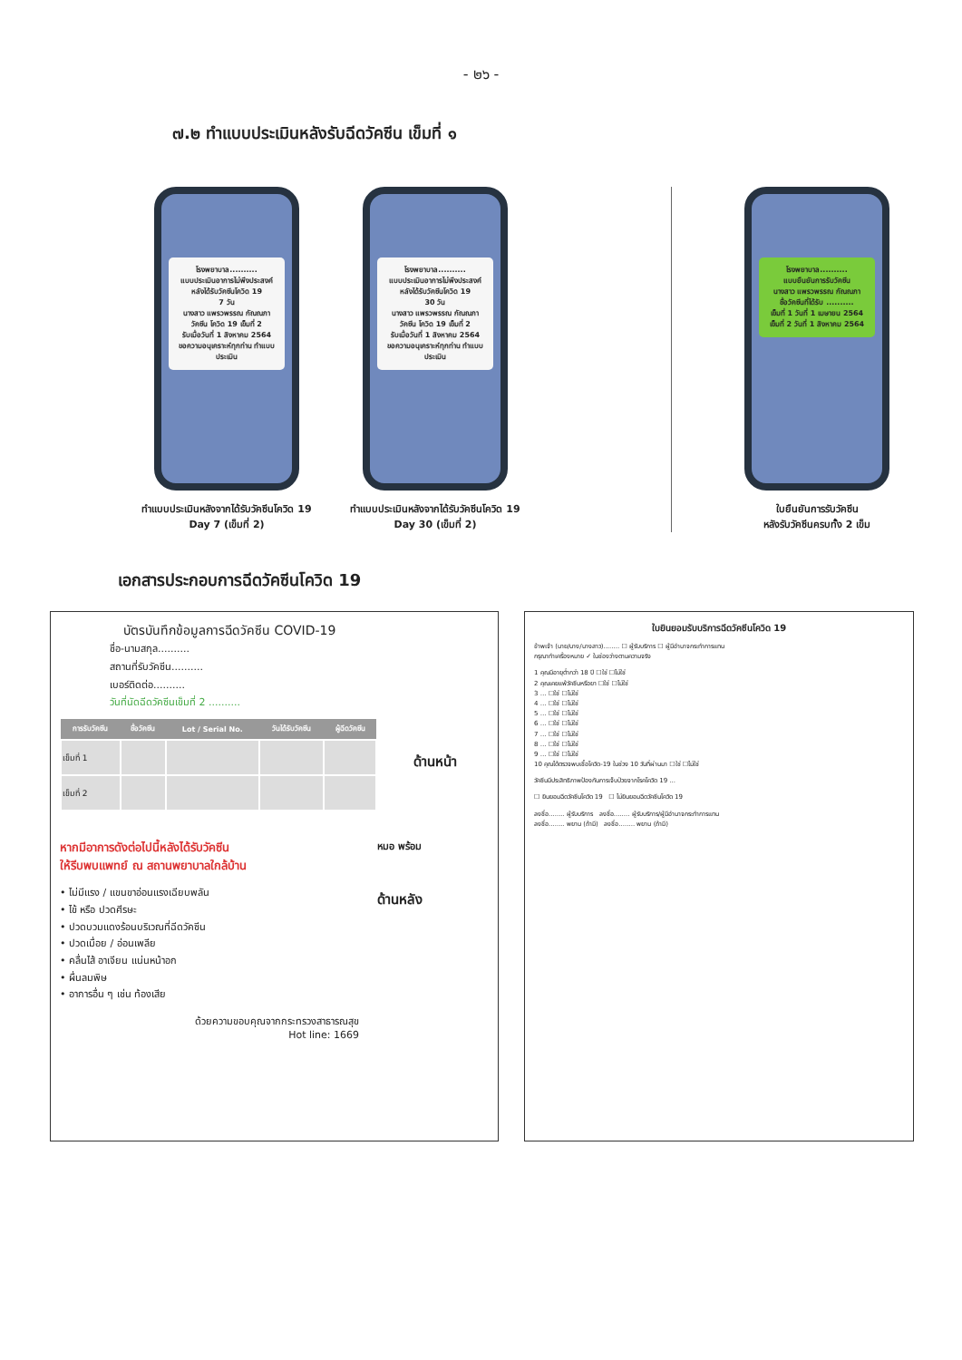- ๒๖ -
๗.๒ ทำแบบประเมินหลังรับฉีดวัคซีน เข็มที่ ๑
โรงพยาบาล..........
แบบประเมินอาการไม่พึงประสงค์ หลังได้รับวัคซีนโควิด 19
7 วัน
นางสาว แพรวพรรณ กัณณภา
วัคซีน โควิด 19 เข็มที่ 2
รับเมื่อวันที่ 1 สิงหาคม 2564
ขอความอนุเคราะห์ทุกท่าน ทำแบบประเมิน
ทำแบบประเมินหลังจากได้รับวัคซีนโควิด 19
Day 7 (เข็มที่ 2)
โรงพยาบาล..........
แบบประเมินอาการไม่พึงประสงค์ หลังได้รับวัคซีนโควิด 19
30 วัน
นางสาว แพรวพรรณ กัณณภา
วัคซีน โควิด 19 เข็มที่ 2
รับเมื่อวันที่ 1 สิงหาคม 2564
ขอความอนุเคราะห์ทุกท่าน ทำแบบประเมิน
ทำแบบประเมินหลังจากได้รับวัคซีนโควิด 19
Day 30 (เข็มที่ 2)
โรงพยาบาล..........
แบบยืนยันการรับวัคซีน
นางสาว แพรวพรรณ กัณณภา
ชื่อวัคซีนที่ได้รับ ..........
เข็มที่ 1 วันที่ 1 เมษายน 2564
เข็มที่ 2 วันที่ 1 สิงหาคม 2564
ใบยืนยันการรับวัคซีน
หลังรับวัคซีนครบทั้ง 2 เข็ม
เอกสารประกอบการฉีดวัคซีนโควิด 19
บัตรบันทึกข้อมูลการฉีดวัคซีน COVID-19
ชื่อ-นามสกุล..........
สถานที่รับวัคซีน..........
เบอร์ติดต่อ..........
วันที่นัดฉีดวัคซีนเข็มที่ 2 ..........
| การรับวัคซีน | ชื่อวัคซีน | Lot / Serial No. | วันได้รับวัคซีน | ผู้ฉีดวัคซีน |
| --- | --- | --- | --- | --- |
| เข็มที่ 1 | | | | |
| เข็มที่ 2 | | | | |
ด้านหน้า
หากมีอาการดังต่อไปนี้หลังได้รับวัคซีน
ให้รีบพบแพทย์ ณ สถานพยาบาลใกล้บ้าน
• ไม่มีแรง / แขนขาอ่อนแรงเฉียบพลัน
• ไข้ หรือ ปวดศีรษะ
• ปวดบวมแดงร้อนบริเวณที่ฉีดวัคซีน
• ปวดเมื่อย / อ่อนเพลีย
• คลื่นไส้ อาเจียน แน่นหน้าอก
• ผื่นลมพิษ
• อาการอื่น ๆ เช่น ท้องเสีย
ด้วยความขอบคุณจากกระทรวงสาธารณสุข
Hot line: 1669
หมอ พร้อม
ด้านหลัง
ใบยินยอมรับบริการฉีดวัคซีนโควิด 19
ข้าพเจ้า (นาย/นาง/นางสาว)........ ☐ ผู้รับบริการ ☐ ผู้มีอำนาจกระทำการแทน
กรุณาทำเครื่องหมาย ✓ ในช่องว่างตามความจริง
1 คุณมีอายุต่ำกว่า 18 ปี ☐ใช่ ☐ไม่ใช่
2 คุณเคยแพ้วัคซีนหรือยา ☐ใช่ ☐ไม่ใช่
3 … ☐ใช่ ☐ไม่ใช่
4 … ☐ใช่ ☐ไม่ใช่
5 … ☐ใช่ ☐ไม่ใช่
6 … ☐ใช่ ☐ไม่ใช่
7 … ☐ใช่ ☐ไม่ใช่
8 … ☐ใช่ ☐ไม่ใช่
9 … ☐ใช่ ☐ไม่ใช่
10 คุณได้ตรวจพบเชื้อโควิด-19 ในช่วง 10 วันที่ผ่านมา ☐ใช่ ☐ไม่ใช่
วัคซีนมีประสิทธิภาพป้องกันการเจ็บป่วยจากโรคโควิด 19 ...
☐ ยินยอมฉีดวัคซีนโควิด 19 ☐ ไม่ยินยอมฉีดวัคซีนโควิด 19
ลงชื่อ........ ผู้รับบริการ ลงชื่อ........ ผู้รับบริการ/ผู้มีอำนาจกระทำการแทน
ลงชื่อ........ พยาน (ถ้ามี) ลงชื่อ........ พยาน (ถ้ามี)